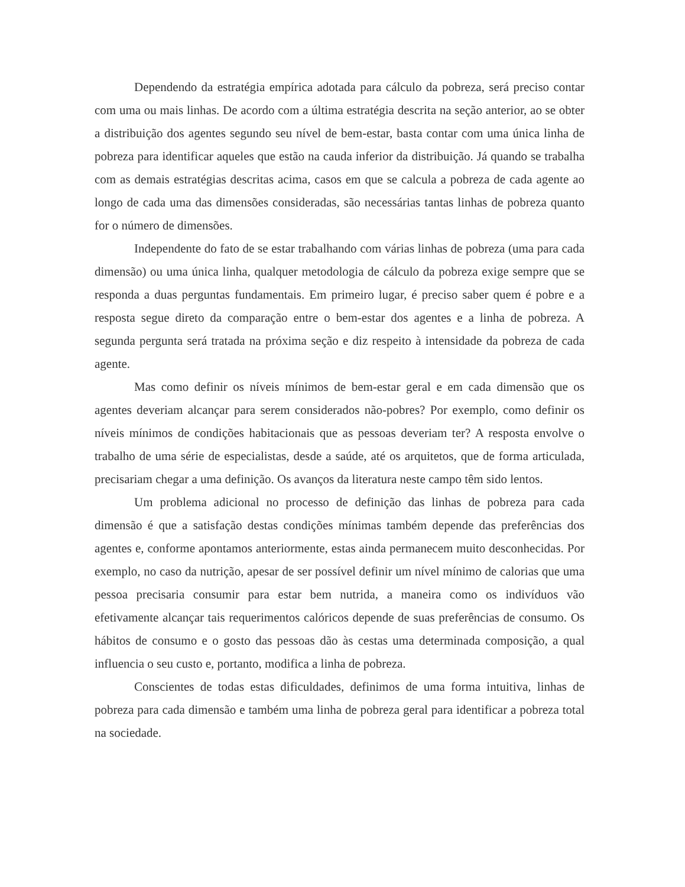Dependendo da estratégia empírica adotada para cálculo da pobreza, será preciso contar com uma ou mais linhas. De acordo com a última estratégia descrita na seção anterior, ao se obter a distribuição dos agentes segundo seu nível de bem-estar, basta contar com uma única linha de pobreza para identificar aqueles que estão na cauda inferior da distribuição. Já quando se trabalha com as demais estratégias descritas acima, casos em que se calcula a pobreza de cada agente ao longo de cada uma das dimensões consideradas, são necessárias tantas linhas de pobreza quanto for o número de dimensões.
Independente do fato de se estar trabalhando com várias linhas de pobreza (uma para cada dimensão) ou uma única linha, qualquer metodologia de cálculo da pobreza exige sempre que se responda a duas perguntas fundamentais. Em primeiro lugar, é preciso saber quem é pobre e a resposta segue direto da comparação entre o bem-estar dos agentes e a linha de pobreza. A segunda pergunta será tratada na próxima seção e diz respeito à intensidade da pobreza de cada agente.
Mas como definir os níveis mínimos de bem-estar geral e em cada dimensão que os agentes deveriam alcançar para serem considerados não-pobres? Por exemplo, como definir os níveis mínimos de condições habitacionais que as pessoas deveriam ter? A resposta envolve o trabalho de uma série de especialistas, desde a saúde, até os arquitetos, que de forma articulada, precisariam chegar a uma definição. Os avanços da literatura neste campo têm sido lentos.
Um problema adicional no processo de definição das linhas de pobreza para cada dimensão é que a satisfação destas condições mínimas também depende das preferências dos agentes e, conforme apontamos anteriormente, estas ainda permanecem muito desconhecidas. Por exemplo, no caso da nutrição, apesar de ser possível definir um nível mínimo de calorias que uma pessoa precisaria consumir para estar bem nutrida, a maneira como os indivíduos vão efetivamente alcançar tais requerimentos calóricos depende de suas preferências de consumo. Os hábitos de consumo e o gosto das pessoas dão às cestas uma determinada composição, a qual influencia o seu custo e, portanto, modifica a linha de pobreza.
Conscientes de todas estas dificuldades, definimos de uma forma intuitiva, linhas de pobreza para cada dimensão e também uma linha de pobreza geral para identificar a pobreza total na sociedade.